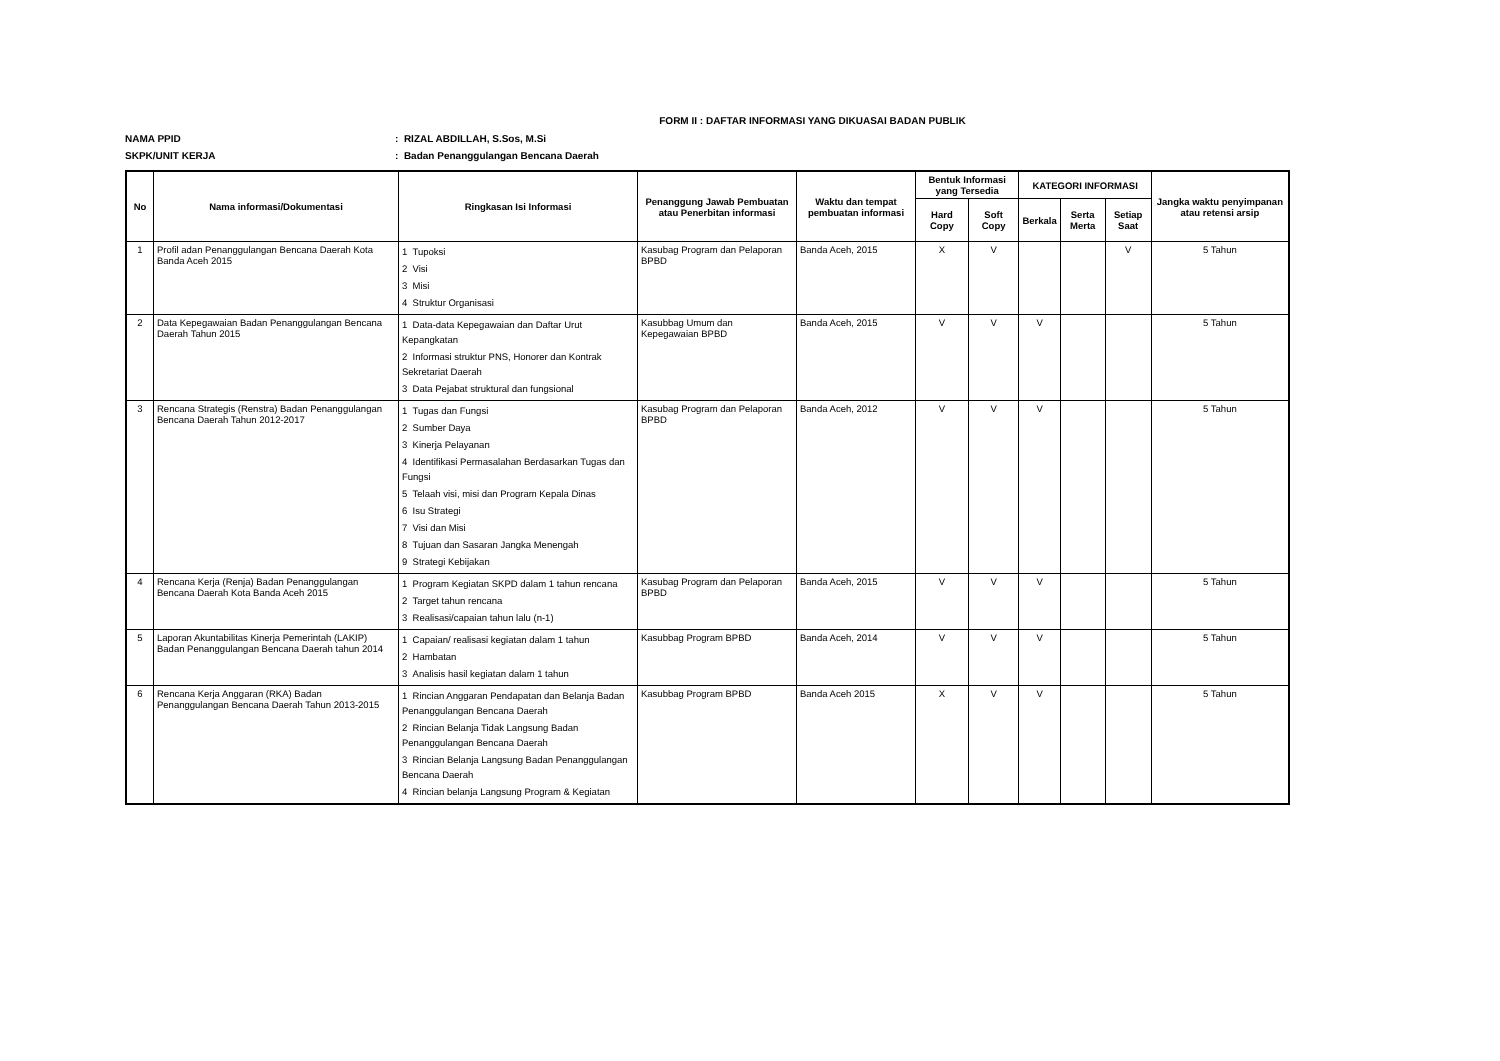FORM II : DAFTAR INFORMASI YANG DIKUASAI BADAN PUBLIK
NAMA PPID: RIZAL ABDILLAH, S.Sos, M.Si
SKPK/UNIT KERJA: Badan Penanggulangan Bencana Daerah
| No | Nama informasi/Dokumentasi | Ringkasan Isi Informasi | Penanggung Jawab Pembuatan atau Penerbitan informasi | Waktu dan tempat pembuatan informasi | Bentuk Informasi yang Tersedia | | KATEGORI INFORMASI | | | Jangka waktu penyimpanan atau retensi arsip |
| --- | --- | --- | --- | --- | --- | --- | --- | --- | --- | --- |
| | | | | | Hard Copy | Soft Copy | Berkala | Serta Merta | Setiap Saat | |
| 1 | Profil adan Penanggulangan Bencana Daerah Kota Banda Aceh 2015 | 1 Tupoksi 2 Visi 3 Misi 4 Struktur Organisasi | Kasubag Program dan Pelaporan BPBD | Banda Aceh, 2015 | X | V | | | V | 5 Tahun |
| 2 | Data Kepegawaian Badan Penanggulangan Bencana Daerah Tahun 2015 | 1 Data-data Kepegawaian dan Daftar Urut Kepangkatan 2 Informasi struktur PNS, Honorer dan Kontrak Sekretariat Daerah 3 Data Pejabat struktural dan fungsional | Kasubbag Umum dan Kepegawaian BPBD | Banda Aceh, 2015 | V | V | V | | | 5 Tahun |
| 3 | Rencana Strategis (Renstra) Badan Penanggulangan Bencana Daerah Tahun 2012-2017 | 1 Tugas dan Fungsi 2 Sumber Daya 3 Kinerja Pelayanan 4 Identifikasi Permasalahan Berdasarkan Tugas dan Fungsi 5 Telaah visi, misi dan Program Kepala Dinas 6 Isu Strategi 7 Visi dan Misi 8 Tujuan dan Sasaran Jangka Menengah 9 Strategi Kebijakan | Kasubag Program dan Pelaporan BPBD | Banda Aceh, 2012 | V | V | V | | | 5 Tahun |
| 4 | Rencana Kerja (Renja) Badan Penanggulangan Bencana Daerah Kota Banda Aceh 2015 | 1 Program Kegiatan SKPD dalam 1 tahun rencana 2 Target tahun rencana 3 Realisasi/capaian tahun lalu (n-1) | Kasubag Program dan Pelaporan BPBD | Banda Aceh, 2015 | V | V | V | | | 5 Tahun |
| 5 | Laporan Akuntabilitas Kinerja Pemerintah (LAKIP) Badan Penanggulangan Bencana Daerah tahun 2014 | 1 Capaian/ realisasi kegiatan dalam 1 tahun 2 Hambatan 3 Analisis hasil kegiatan dalam 1 tahun | Kasubbag Program BPBD | Banda Aceh, 2014 | V | V | V | | | 5 Tahun |
| 6 | Rencana Kerja Anggaran (RKA) Badan Penanggulangan Bencana Daerah Tahun 2013-2015 | 1 Rincian Anggaran Pendapatan dan Belanja Badan Penanggulangan Bencana Daerah 2 Rincian Belanja Tidak Langsung Badan Penanggulangan Bencana Daerah 3 Rincian Belanja Langsung Badan Penanggulangan Bencana Daerah 4 Rincian belanja Langsung Program & Kegiatan | Kasubbag Program BPBD | Banda Aceh 2015 | X | V | V | | | 5 Tahun |